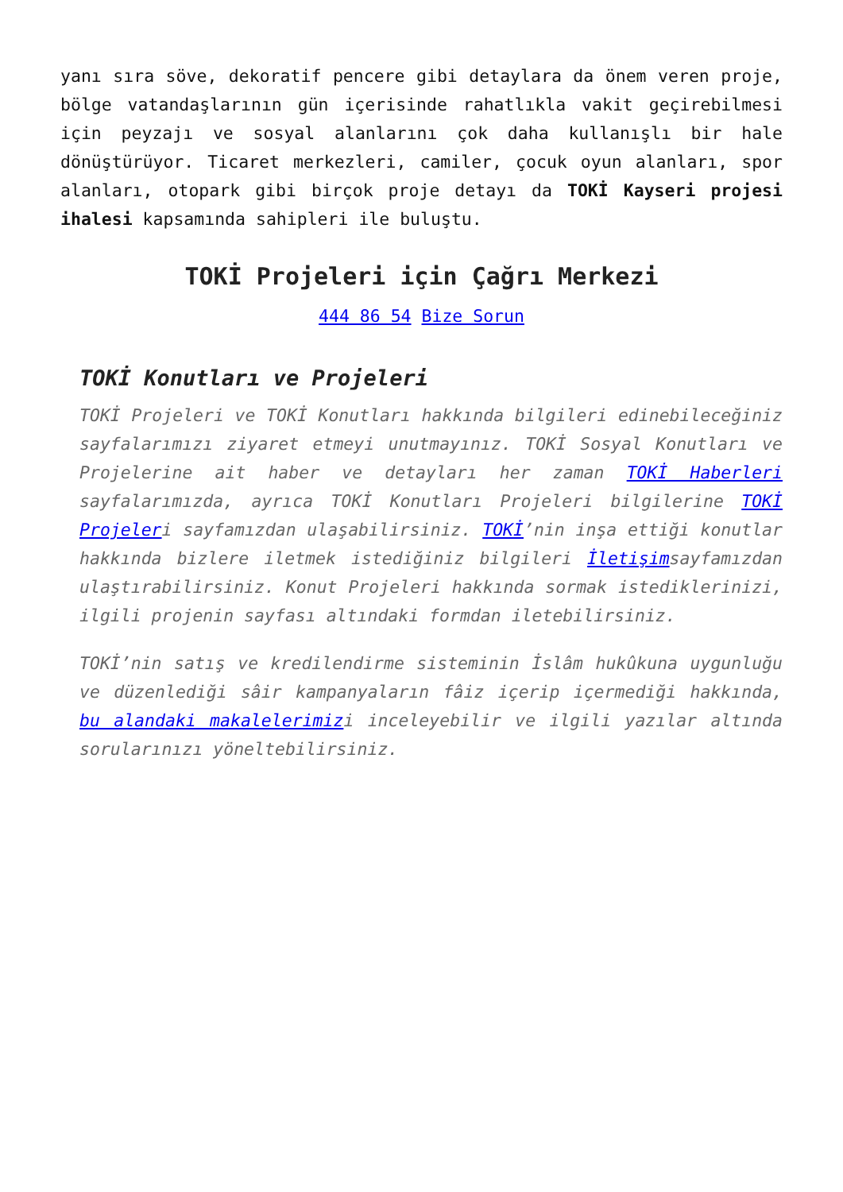yanı sıra söve, dekoratif pencere gibi detaylara da önem veren proje, bölge vatandaşlarının gün içerisinde rahatlıkla vakit geçirebilmesi için peyzajı ve sosyal alanlarını çok daha kullanışlı bir hale dönüştürüyor. Ticaret merkezleri, camiler, çocuk oyun alanları, spor alanları, otopark gibi birçok proje detayı da TOKİ Kayseri projesi ihalesi kapsamında sahipleri ile buluştu.
TOKİ Projeleri için Çağrı Merkezi
444 86 54 Bize Sorun
TOKİ Konutları ve Projeleri
TOKİ Projeleri ve TOKİ Konutları hakkında bilgileri edinebileceğiniz sayfalarımızı ziyaret etmeyi unutmayınız. TOKİ Sosyal Konutları ve Projelerine ait haber ve detayları her zaman TOKİ Haberleri sayfalarımızda, ayrıca TOKİ Konutları Projeleri bilgilerine TOKİ Projeleri sayfamızdan ulaşabilirsiniz. TOKİ’nin inşa ettiği konutlar hakkında bizlere iletmek istediğiniz bilgileri İletişimsayfamızdan ulaştırabilirsiniz. Konut Projeleri hakkında sormak istediklerinizi, ilgili projenin sayfası altındaki formdan iletebilirsiniz.
TOKİ’nin satış ve kredilendirme sisteminin İslâm hukûkuna uygunluğu ve düzenlediği sâir kampanyaların fâiz içerip içermediği hakkında, bu alandaki makalelerimizi inceleyebilir ve ilgili yazılar altında sorularınızı yöneltebilirsiniz.